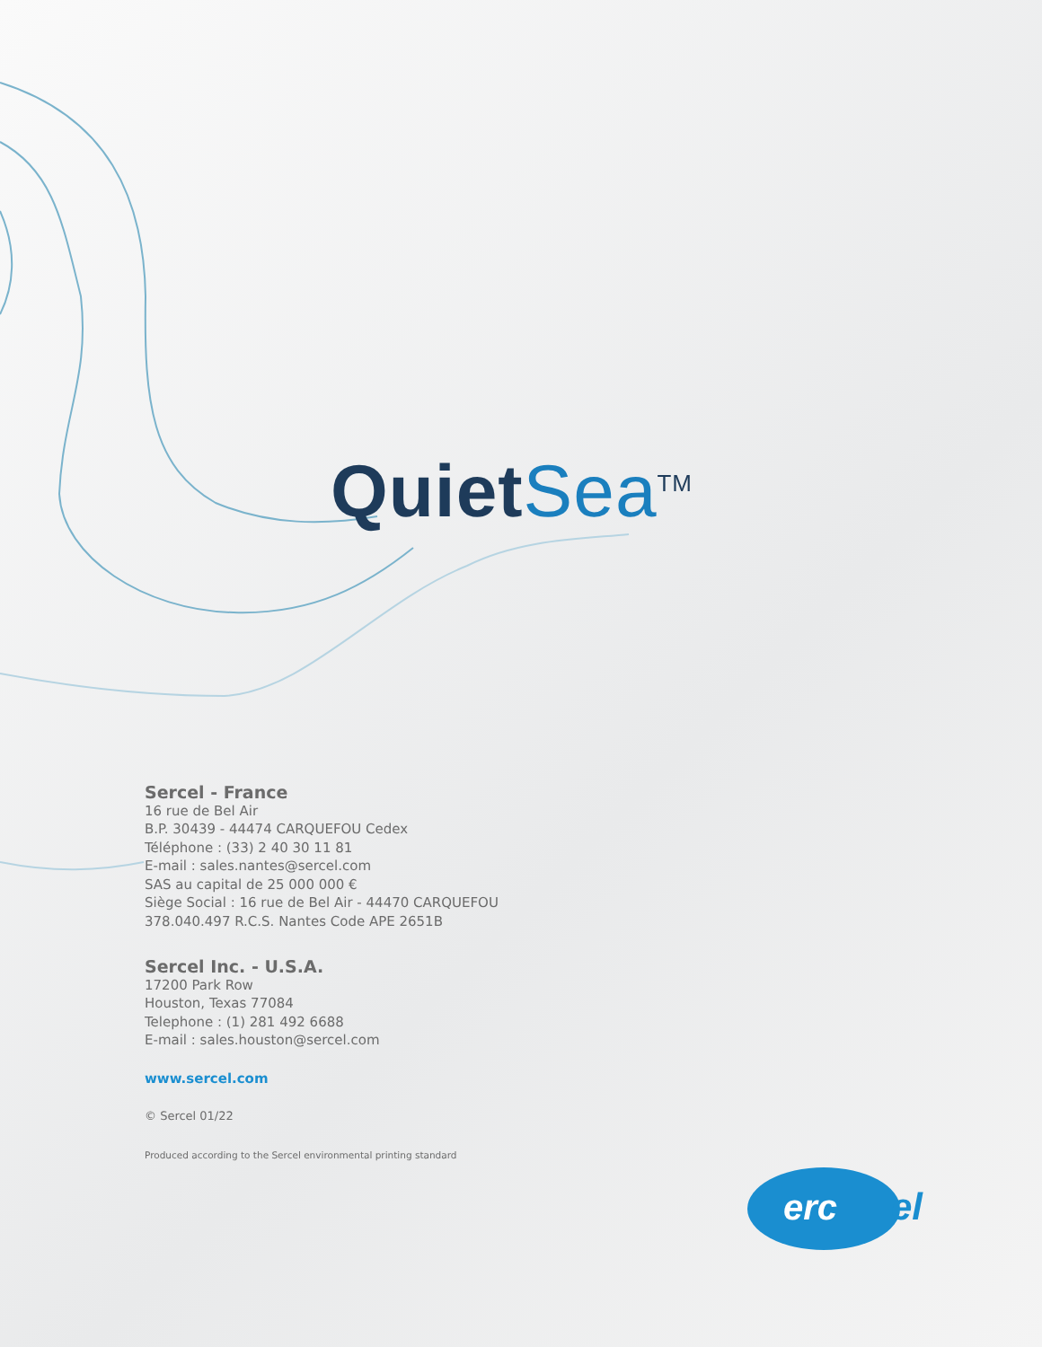QuietSea<sup>TM</sup>
Sercel - France
16 rue de Bel Air
B.P. 30439 - 44474 CARQUEFOU Cedex
Téléphone : (33) 2 40 30 11 81
E-mail : sales.nantes@sercel.com
SAS au capital de 25 000 000 €
Siège Social : 16 rue de Bel Air - 44470 CARQUEFOU
378.040.497 R.C.S. Nantes Code APE 2651B
Sercel Inc. - U.S.A.
17200 Park Row
Houston, Texas 77084
Telephone : (1) 281 492 6688
E-mail : sales.houston@sercel.com
www.sercel.com
© Sercel 01/22
Produced according to the Sercel environmental printing standard
erc
el